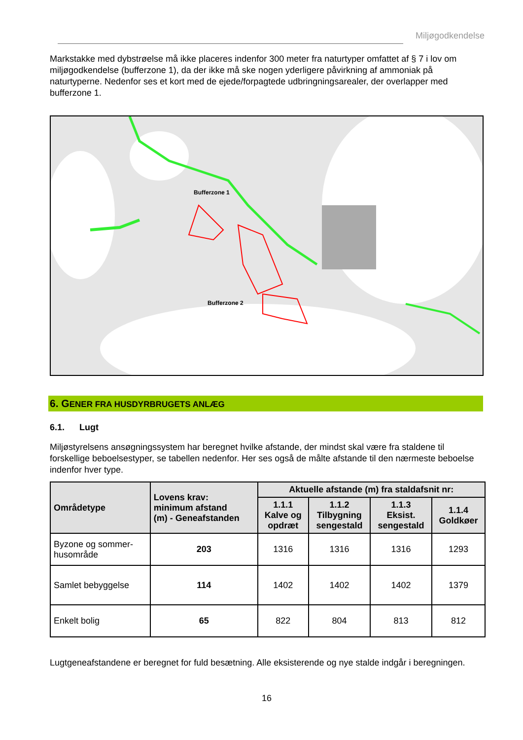Miljøgodkendelse
Markstakke med dybstrøelse må ikke placeres indenfor 300 meter fra naturtyper omfattet af § 7 i lov om miljøgodkendelse (bufferzone 1), da der ikke må ske nogen yderligere påvirkning af ammoniak på naturtyperne. Nedenfor ses et kort med de ejede/forpagtede udbringningsarealer, der overlapper med bufferzone 1.
Bufferzone 1
Bufferzone 2
6. GENER FRA HUSDYRBRUGETS ANLÆG
6.1. Lugt
Miljøstyrelsens ansøgningssystem har beregnet hvilke afstande, der mindst skal være fra staldene til forskellige beboelsestyper, se tabellen nedenfor. Her ses også de målte afstande til den nærmeste beboelse indenfor hver type.
| Områdetype | Lovens krav: minimum afstand (m) - Geneafstanden | Aktuelle afstande (m) fra staldafsnit nr: | | | |
| --- | --- | --- | --- | --- | --- |
| | | 1.1.1 Kalve og opdræt | 1.1.2 Tilbygning sengestald | 1.1.3 Eksist. sengestald | 1.1.4 Goldkøer |
| Byzone og sommer- husområde | 203 | 1316 | 1316 | 1316 | 1293 |
| Samlet bebyggelse | 114 | 1402 | 1402 | 1402 | 1379 |
| Enkelt bolig | 65 | 822 | 804 | 813 | 812 |
Lugtgeneafstandene er beregnet for fuld besætning. Alle eksisterende og nye stalde indgår i beregningen.
16